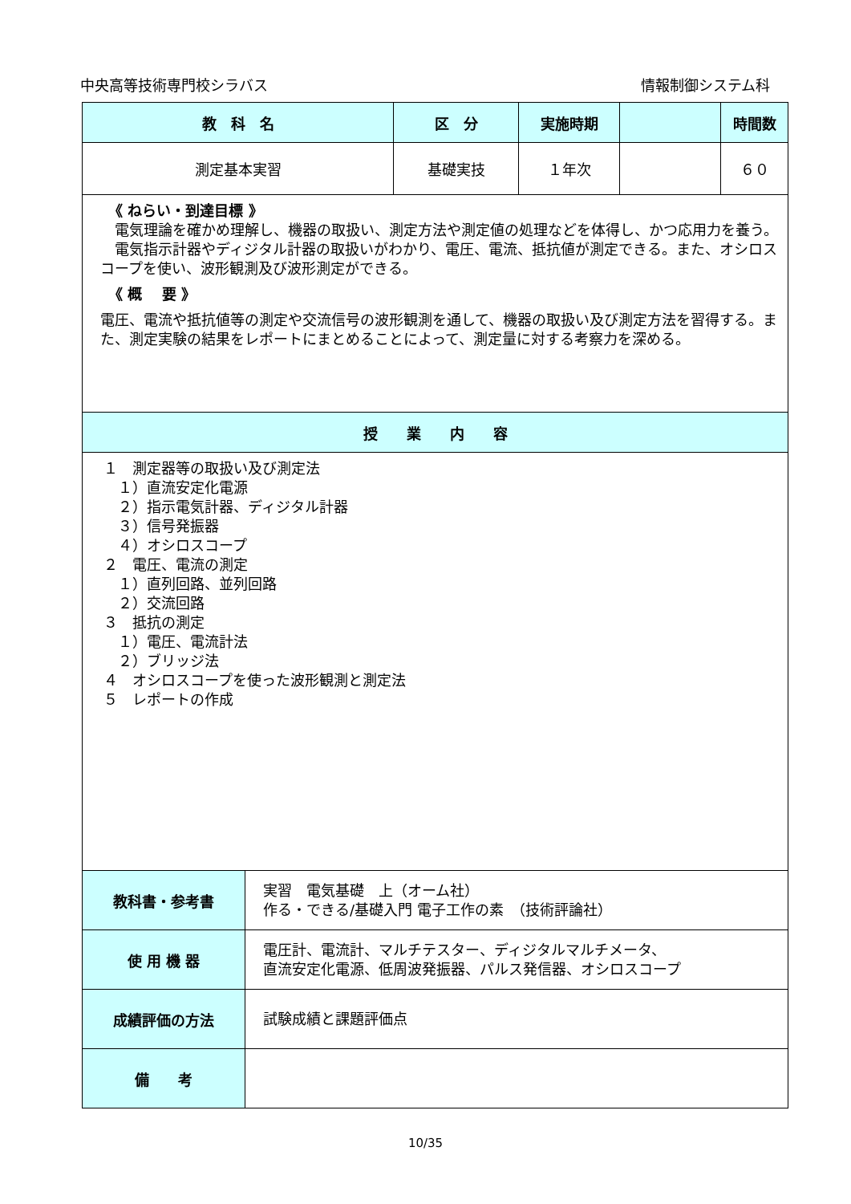中央高等技術専門校シラバス 情報制御システム科
| 教 科 名 | | 区 分 | 実施時期 | | 時間数 |
| --- | --- | --- | --- | --- | --- |
| 測定基本実習 | | 基礎実技 | １年次 | | ６０ |
| 《 ねらい・到達目標 》 電気理論を確かめ理解し、機器の取扱い、測定方法や測定値の処理などを体得し、かつ応用力を養う。 電気指示計器やディジタル計器の取扱いがわかり、電圧、電流、抵抗値が測定できる。また、オシロスコープを使い、波形観測及び波形測定ができる。 《 概 要 》 電圧、電流や抵抗値等の測定や交流信号の波形観測を通して、機器の取扱い及び測定方法を習得する。また、測定実験の結果をレポートにまとめることによって、測定量に対する考察力を深める。 | | | | | |
| 授 業 内 容 | | | | | |
| １ 測定器等の取扱い及び測定法 １）直流安定化電源 ２）指示電気計器、ディジタル計器 ３）信号発振器 ４）オシロスコープ ２ 電圧、電流の測定 １）直列回路、並列回路 ２）交流回路 ３ 抵抗の測定 １）電圧、電流計法 ２）ブリッジ法 ４ オシロスコープを使った波形観測と測定法 ５ レポートの作成 | | | | | |
| 教科書・参考書 | 実習 電気基礎 上（オーム社） 作る・できる/基礎入門 電子工作の素 （技術評論社） | | | | |
| 使 用 機 器 | 電圧計、電流計、マルチテスター、ディジタルマルチメータ、 直流安定化電源、低周波発振器、パルス発信器、オシロスコープ | | | | |
| 成績評価の方法 | 試験成績と課題評価点 | | | | |
| 備 考 | | | | | |
10/35